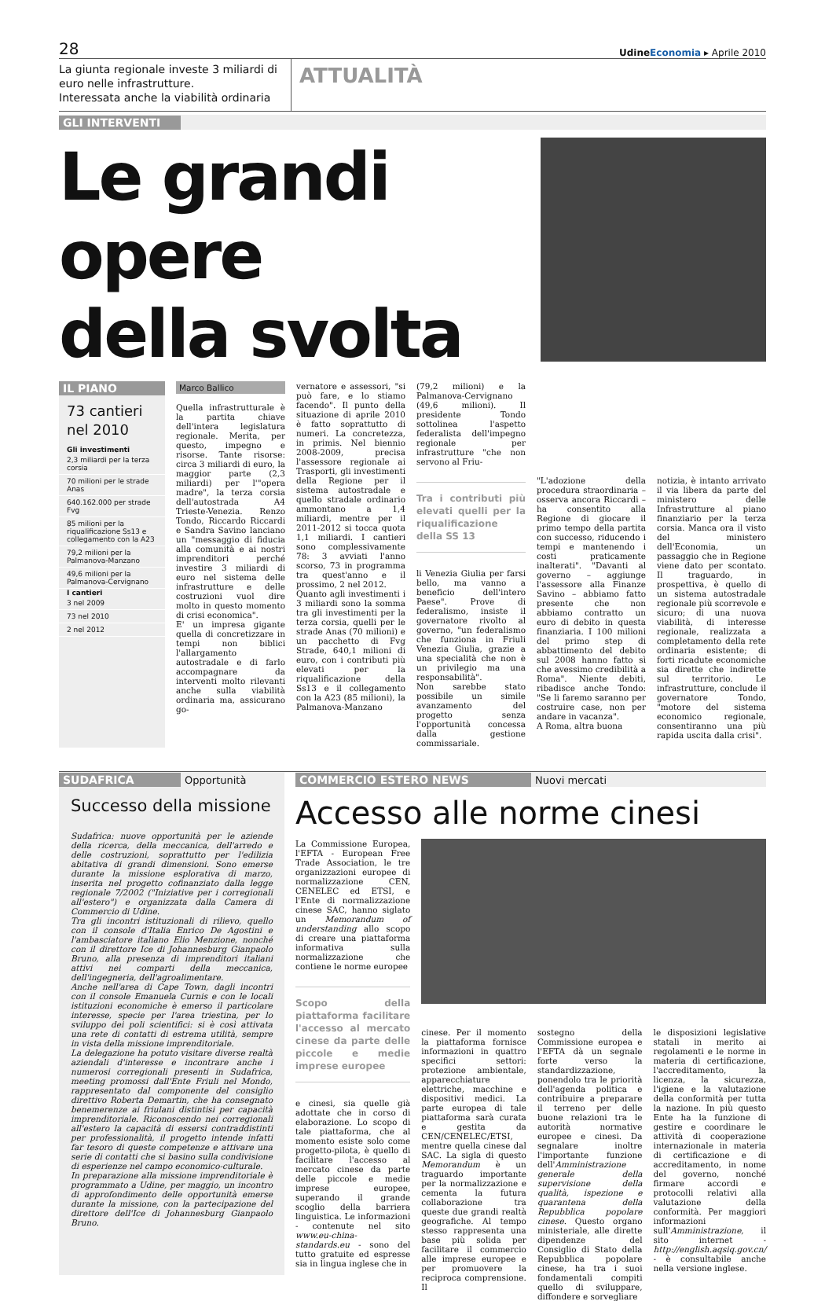28 UdineEconomia ▸ Aprile 2010
La giunta regionale investe 3 miliardi di euro nelle infrastrutture.
Interessata anche la viabilità ordinaria
ATTUALITÀ
GLI INTERVENTI
Le grandi opere
della svolta
IL PIANO
73 cantieri
nel 2010
Gli investimenti
2,3 miliardi per la terza corsia
70 milioni per le strade Anas
640.162.000 per strade Fvg
85 milioni per la riqualificazione Ss13 e collegamento con la A23
79,2 milioni per la Palmanova-Manzano
49,6 milioni per la Palmanova-Cervignano
I cantieri
3 nel 2009
73 nel 2010
2 nel 2012
Marco Ballico
Quella infrastrutturale è la partita chiave dell'intera legislatura regionale. Merita, per questo, impegno e risorse. Tante risorse: circa 3 miliardi di euro, la maggior parte (2,3 miliardi) per l'"opera madre", la terza corsia dell'autostrada A4 Trieste-Venezia. Renzo Tondo, Riccardo Riccardi e Sandra Savino lanciano un "messaggio di fiducia alla comunità e ai nostri imprenditori perché investire 3 miliardi di euro nel sistema delle infrastrutture e delle costruzioni vuol dire molto in questo momento di crisi economica".
E' un impresa gigante quella di concretizzare in tempi non biblici l'allargamento autostradale e di farlo accompagnare da interventi molto rilevanti anche sulla viabilità ordinaria ma, assicurano go-
vernatore e assessori, "si può fare, e lo stiamo facendo". Il punto della situazione di aprile 2010 è fatto soprattutto di numeri. La concretezza, in primis. Nel biennio 2008-2009, precisa l'assessore regionale ai Trasporti, gli investimenti della Regione per il sistema autostradale e quello stradale ordinario ammontano a 1,4 miliardi, mentre per il 2011-2012 si tocca quota 1,1 miliardi. I cantieri sono complessivamente 78: 3 avviati l'anno scorso, 73 in programma tra quest'anno e il prossimo, 2 nel 2012.
Quanto agli investimenti i 3 miliardi sono la somma tra gli investimenti per la terza corsia, quelli per le strade Anas (70 milioni) e un pacchetto di Fvg Strade, 640,1 milioni di euro, con i contributi più elevati per la riqualificazione della Ss13 e il collegamento con la A23 (85 milioni), la Palmanova-Manzano
(79,2 milioni) e la Palmanova-Cervignano (49,6 milioni). Il presidente Tondo sottolinea l'aspetto federalista dell'impegno regionale per infrastrutture "che non servono al Friu-
Tra i contributi più elevati quelli per la riqualificazione della SS 13
li Venezia Giulia per farsi bello, ma vanno a beneficio dell'intero Paese". Prove di federalismo, insiste il governatore rivolto al governo, "un federalismo che funziona in Friuli Venezia Giulia, grazie a una specialità che non è un privilegio ma una responsabilità".
Non sarebbe stato possibile un simile avanzamento del progetto senza l'opportunità concessa dalla gestione commissariale.
"L'adozione della procedura straordinaria – osserva ancora Riccardi – ha consentito alla Regione di giocare il primo tempo della partita con successo, riducendo i tempi e mantenendo i costi praticamente inalterati". "Davanti al governo – aggiunge l'assessore alla Finanze Savino – abbiamo fatto presente che non abbiamo contratto un euro di debito in questa finanziaria. I 100 milioni del primo step di abbattimento del debito sul 2008 hanno fatto sì che avessimo credibilità a Roma". Niente debiti, ribadisce anche Tondo: "Se li faremo saranno per costruire case, non per andare in vacanza".
A Roma, altra buona
notizia, è intanto arrivato il via libera da parte del ministero delle Infrastrutture al piano finanziario per la terza corsia. Manca ora il visto del ministero dell'Economia, un passaggio che in Regione viene dato per scontato. Il traguardo, in prospettiva, è quello di un sistema autostradale regionale più scorrevole e sicuro; di una nuova viabilità, di interesse regionale, realizzata a completamento della rete ordinaria esistente; di forti ricadute economiche sia dirette che indirette sul territorio. Le infrastrutture, conclude il governatore Tondo, "motore del sistema economico regionale, consentiranno una più rapida uscita dalla crisi".
SUDAFRICA Opportunità
Successo della missione
Sudafrica: nuove opportunità per le aziende della ricerca, della meccanica, dell'arredo e delle costruzioni, soprattutto per l'edilizia abitativa di grandi dimensioni. Sono emerse durante la missione esplorativa di marzo, inserita nel progetto cofinanziato dalla legge regionale 7/2002 ("Iniziative per i corregionali all'estero") e organizzata dalla Camera di Commercio di Udine.
Tra gli incontri istituzionali di rilievo, quello con il console d'Italia Enrico De Agostini e l'ambasciatore italiano Elio Menzione, nonché con il direttore Ice di Johannesburg Gianpaolo Bruno, alla presenza di imprenditori italiani attivi nei comparti della meccanica, dell'ingegneria, dell'agroalimentare.
Anche nell'area di Cape Town, dagli incontri con il console Emanuela Curnis e con le locali istituzioni economiche è emerso il particolare interesse, specie per l'area triestina, per lo sviluppo dei poli scientifici: si è così attivata una rete di contatti di estrema utilità, sempre in vista della missione imprenditoriale.
La delegazione ha potuto visitare diverse realtà aziendali d'interesse e incontrare anche i numerosi corregionali presenti in Sudafrica, meeting promossi dall'Ente Friuli nel Mondo, rappresentato dal componente del consiglio direttivo Roberta Demartin, che ha consegnato benemerenze ai friulani distintisi per capacità imprenditoriale. Riconoscendo nei corregionali all'estero la capacità di essersi contraddistinti per professionalità, il progetto intende infatti far tesoro di queste competenze e attivare una serie di contatti che si basino sulla condivisione di esperienze nel campo economico-culturale.
In preparazione alla missione imprenditoriale è programmato a Udine, per maggio, un incontro di approfondimento delle opportunità emerse durante la missione, con la partecipazione del direttore dell'Ice di Johannesburg Gianpaolo Bruno.
COMMERCIO ESTERO NEWS Nuovi mercati
Accesso alle norme cinesi
La Commissione Europea, l'EFTA - European Free Trade Association, le tre organizzazioni europee di normalizzazione CEN, CENELEC ed ETSI, e l'Ente di normalizzazione cinese SAC, hanno siglato un Memorandum of understanding allo scopo di creare una piattaforma informativa sulla normalizzazione che contiene le norme europee
Scopo della piattaforma facilitare l'accesso al mercato cinese da parte delle piccole e medie imprese europee
e cinesi, sia quelle già adottate che in corso di elaborazione. Lo scopo di tale piattaforma, che al momento esiste solo come progetto-pilota, è quello di facilitare l'accesso al mercato cinese da parte delle piccole e medie imprese europee, superando il grande scoglio della barriera linguistica. Le informazioni - contenute nel sito www.eu-china-standards.eu - sono del tutto gratuite ed espresse sia in lingua inglese che in
cinese. Per il momento la piattaforma fornisce informazioni in quattro specifici settori: protezione ambientale, apparecchiature elettriche, macchine e dispositivi medici. La parte europea di tale piattaforma sarà curata e gestita da CEN/CENELEC/ETSI, mentre quella cinese dal SAC. La sigla di questo Memorandum è un traguardo importante per la normalizzazione e cementa la futura collaborazione tra queste due grandi realtà geografiche. Al tempo stesso rappresenta una base più solida per facilitare il commercio alle imprese europee e per promuovere la reciproca comprensione. Il
sostegno della Commissione europea e l'EFTA dà un segnale forte verso la standardizzazione, ponendolo tra le priorità dell'agenda politica e contribuire a preparare il terreno per delle buone relazioni tra le autorità normative europee e cinesi. Da segnalare inoltre l'importante funzione dell'Amministrazione generale della supervisione della qualità, ispezione e quarantena della Repubblica popolare cinese. Questo organo ministeriale, alle dirette dipendenze del Consiglio di Stato della Repubblica popolare cinese, ha tra i suoi fondamentali compiti quello di sviluppare, diffondere e sorvegliare
le disposizioni legislative statali in merito ai regolamenti e le norme in materia di certificazione, l'accreditamento, la licenza, la sicurezza, l'igiene e la valutazione della conformità per tutta la nazione. In più questo Ente ha la funzione di gestire e coordinare le attività di cooperazione internazionale in materia di certificazione e di accreditamento, in nome del governo, nonché firmare accordi e protocolli relativi alla valutazione della conformità. Per maggiori informazioni sull'Amministrazione, il sito internet - http://english.aqsiq.gov.cn/ - è consultabile anche nella versione inglese.